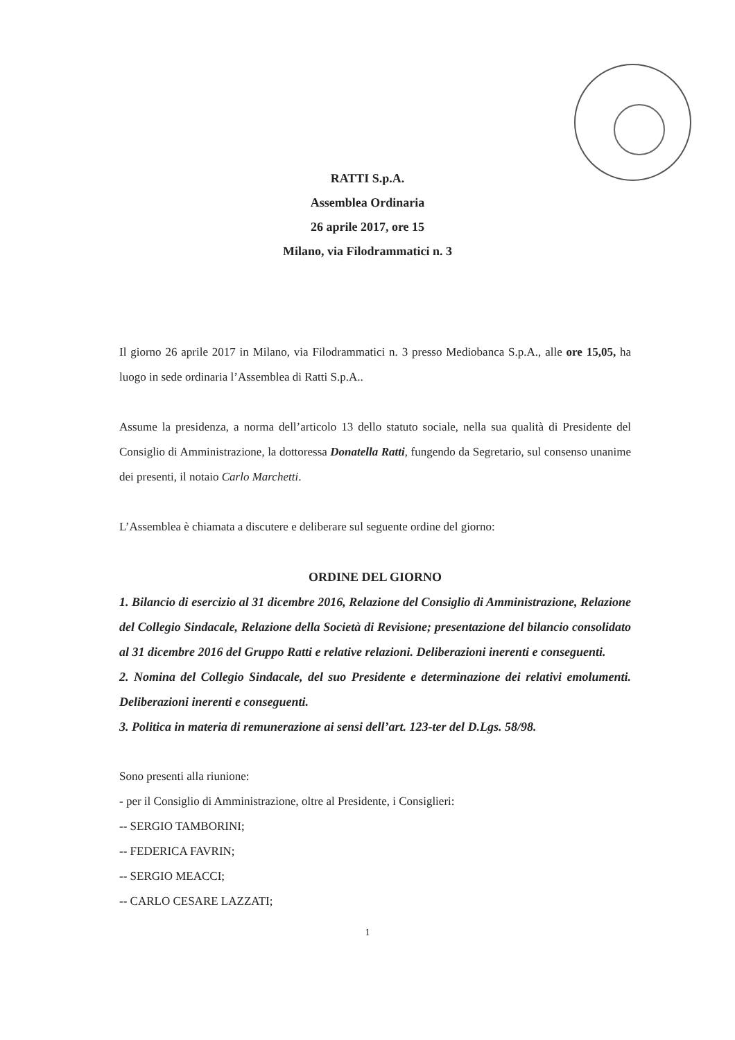RATTI S.p.A.
Assemblea Ordinaria
26 aprile 2017, ore 15
Milano, via Filodrammatici n. 3
Il giorno 26 aprile 2017 in Milano, via Filodrammatici n. 3 presso Mediobanca S.p.A., alle ore 15,05, ha luogo in sede ordinaria l’Assemblea di Ratti S.p.A..
Assume la presidenza, a norma dell’articolo 13 dello statuto sociale, nella sua qualità di Presidente del Consiglio di Amministrazione, la dottoressa Donatella Ratti, fungendo da Segretario, sul consenso unanime dei presenti, il notaio Carlo Marchetti.
L’Assemblea è chiamata a discutere e deliberare sul seguente ordine del giorno:
ORDINE DEL GIORNO
1. Bilancio di esercizio al 31 dicembre 2016, Relazione del Consiglio di Amministrazione, Relazione del Collegio Sindacale, Relazione della Società di Revisione; presentazione del bilancio consolidato al 31 dicembre 2016 del Gruppo Ratti e relative relazioni. Deliberazioni inerenti e conseguenti.
2. Nomina del Collegio Sindacale, del suo Presidente e determinazione dei relativi emolumenti. Deliberazioni inerenti e conseguenti.
3. Politica in materia di remunerazione ai sensi dell’art. 123-ter del D.Lgs. 58/98.
Sono presenti alla riunione:
- per il Consiglio di Amministrazione, oltre al Presidente, i Consiglieri:
-- SERGIO TAMBORINI;
-- FEDERICA FAVRIN;
-- SERGIO MEACCI;
-- CARLO CESARE LAZZATI;
1